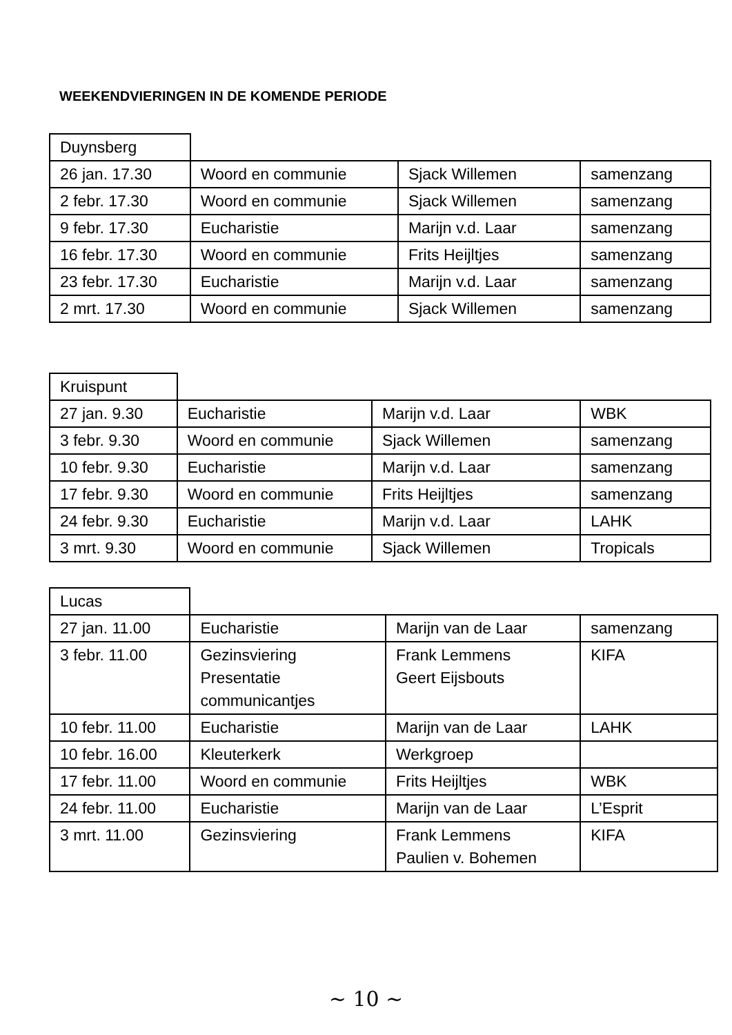WEEKENDVIERINGEN IN DE KOMENDE PERIODE
| Duynsberg | | | |
| 26 jan. 17.30 | Woord en communie | Sjack Willemen | samenzang |
| 2 febr. 17.30 | Woord en communie | Sjack Willemen | samenzang |
| 9 febr. 17.30 | Eucharistie | Marijn v.d. Laar | samenzang |
| 16 febr. 17.30 | Woord en communie | Frits Heijltjes | samenzang |
| 23 febr. 17.30 | Eucharistie | Marijn v.d. Laar | samenzang |
| 2 mrt. 17.30 | Woord en communie | Sjack Willemen | samenzang |
| Kruispunt | | | |
| 27 jan. 9.30 | Eucharistie | Marijn v.d. Laar | WBK |
| 3 febr. 9.30 | Woord en communie | Sjack Willemen | samenzang |
| 10 febr. 9.30 | Eucharistie | Marijn v.d. Laar | samenzang |
| 17 febr. 9.30 | Woord en communie | Frits Heijltjes | samenzang |
| 24 febr. 9.30 | Eucharistie | Marijn v.d. Laar | LAHK |
| 3 mrt. 9.30 | Woord en communie | Sjack Willemen | Tropicals |
| Lucas | | | |
| 27 jan. 11.00 | Eucharistie | Marijn van de Laar | samenzang |
| 3 febr. 11.00 | Gezinsviering Presentatie communicantjes | Frank Lemmens Geert Eijsbouts | KIFA |
| 10 febr. 11.00 | Eucharistie | Marijn van de Laar | LAHK |
| 10 febr. 16.00 | Kleuterkerk | Werkgroep | |
| 17 febr. 11.00 | Woord en communie | Frits Heijltjes | WBK |
| 24 febr. 11.00 | Eucharistie | Marijn van de Laar | L’Esprit |
| 3 mrt. 11.00 | Gezinsviering | Frank Lemmens Paulien v. Bohemen | KIFA |
~ 10 ~